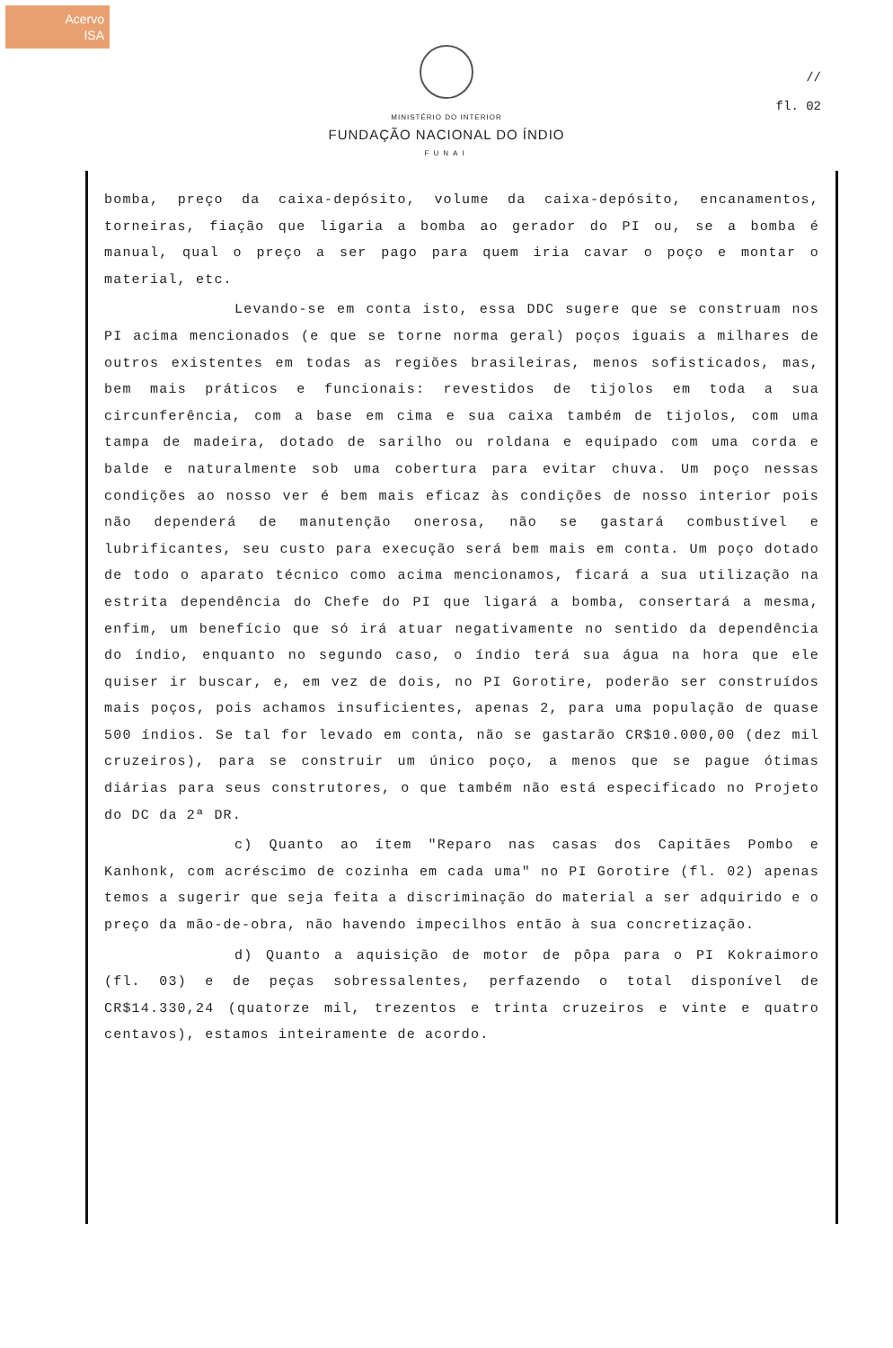Acervo
ISA
//
fl. 02
MINISTÉRIO DO INTERIOR
FUNDAÇÃO NACIONAL DO ÍNDIO
FUNAI
bomba, preço da caixa-depósito, volume da caixa-depósito, encanamentos, torneiras, fiação que ligaria a bomba ao gerador do PI ou, se a bomba é manual, qual o preço a ser pago para quem iria cavar o poço e montar o material, etc.
Levando-se em conta isto, essa DDC sugere que se construam nos PI acima mencionados (e que se torne norma geral) poços iguais a milhares de outros existentes em todas as regiões brasileiras, menos sofisticados, mas, bem mais práticos e funcionais: revestidos de tijolos em toda a sua circunferência, com a base em cima e sua caixa também de tijolos, com uma tampa de madeira, dotado de sarilho ou roldana e equipado com uma corda e balde e naturalmente sob uma cobertura para evitar chuva. Um poço nessas condições ao nosso ver é bem mais eficaz às condições de nosso interior pois não dependerá de manutenção onerosa, não se gastará combustível e lubrificantes, seu custo para execução será bem mais em conta. Um poço dotado de todo o aparato técnico como acima mencionamos, ficará a sua utilização na estrita dependência do Chefe do PI que ligará a bomba, consertará a mesma, enfim, um benefício que só irá atuar negativamente no sentido da dependência do índio, enquanto no segundo caso, o índio terá sua água na hora que ele quiser ir buscar, e, em vez de dois, no PI Gorotire, poderão ser construídos mais poços, pois achamos insuficientes, apenas 2, para uma população de quase 500 índios. Se tal for levado em conta, não se gastarão CR$10.000,00 (dez mil cruzeiros), para se construir um único poço, a menos que se pague ótimas diárias para seus construtores, o que também não está especificado no Projeto do DC da 2ª DR.
c) Quanto ao ítem "Reparo nas casas dos Capitães Pombo e Kanhonk, com acréscimo de cozinha em cada uma" no PI Gorotire (fl. 02) apenas temos a sugerir que seja feita a discriminação do material a ser adquirido e o preço da mão-de-obra, não havendo impecilhos então à sua concretização.
d) Quanto a aquisição de motor de pôpa para o PI Kokraimoro (fl. 03) e de peças sobressalentes, perfazendo o total disponível de CR$14.330,24 (quatorze mil, trezentos e trinta cruzeiros e vinte e quatro centavos), estamos inteiramente de acordo.